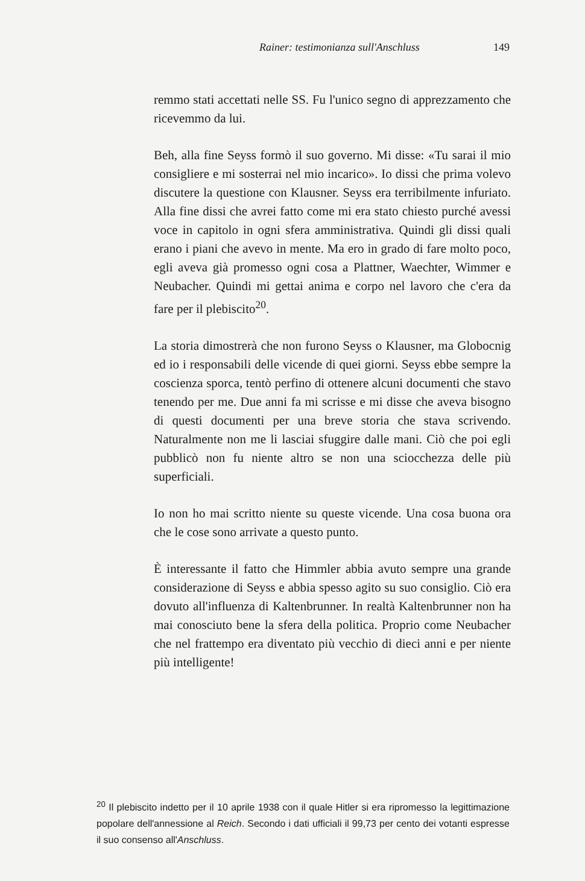Rainer: testimonianza sull'Anschluss 149
remmo stati accettati nelle SS. Fu l'unico segno di apprezzamento che ricevemmo da lui.
Beh, alla fine Seyss formò il suo governo. Mi disse: «Tu sarai il mio consigliere e mi sosterrai nel mio incarico». Io dissi che prima volevo discutere la questione con Klausner. Seyss era terribilmente infuriato. Alla fine dissi che avrei fatto come mi era stato chiesto purché avessi voce in capitolo in ogni sfera amministrativa. Quindi gli dissi quali erano i piani che avevo in mente. Ma ero in grado di fare molto poco, egli aveva già promesso ogni cosa a Plattner, Waechter, Wimmer e Neubacher. Quindi mi gettai anima e corpo nel lavoro che c'era da fare per il plebiscito<sup>20</sup>.
La storia dimostrerà che non furono Seyss o Klausner, ma Globocnig ed io i responsabili delle vicende di quei giorni. Seyss ebbe sempre la coscienza sporca, tentò perfino di ottenere alcuni documenti che stavo tenendo per me. Due anni fa mi scrisse e mi disse che aveva bisogno di questi documenti per una breve storia che stava scrivendo. Naturalmente non me li lasciai sfuggire dalle mani. Ciò che poi egli pubblicò non fu niente altro se non una sciocchezza delle più superficiali.
Io non ho mai scritto niente su queste vicende. Una cosa buona ora che le cose sono arrivate a questo punto.
È interessante il fatto che Himmler abbia avuto sempre una grande considerazione di Seyss e abbia spesso agito su suo consiglio. Ciò era dovuto all'influenza di Kaltenbrunner. In realtà Kaltenbrunner non ha mai conosciuto bene la sfera della politica. Proprio come Neubacher che nel frattempo era diventato più vecchio di dieci anni e per niente più intelligente!
<sup>20</sup> Il plebiscito indetto per il 10 aprile 1938 con il quale Hitler si era ripromesso la legittimazione popolare dell'annessione al Reich. Secondo i dati ufficiali il 99,73 per cento dei votanti espresse il suo consenso all'Anschluss.